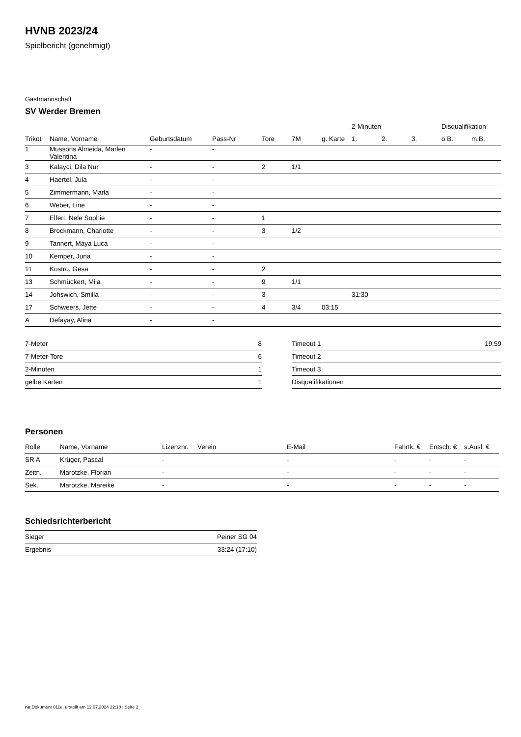HVNB 2023/24
Spielbericht (genehmigt)
Gastmannschaft
SV Werder Bremen
| | | | | | | | 2-Minuten | | | Disqualifikation | |
| --- | --- | --- | --- | --- | --- | --- | --- | --- | --- | --- | --- |
| Trikot | Name, Vorname | Geburtsdatum | Pass-Nr | Tore | 7M | g. Karte | 1. | 2. | 3. | o.B. | m.B. |
| 1 | Mussons Almeida, Marlen Valentina | - | - | | | | | | | | |
| 3 | Kalayci, Dila Nur | - | - | 2 | 1/1 | | | | | | |
| 4 | Haertel, Jula | - | - | | | | | | | | |
| 5 | Zimmermann, Marla | - | - | | | | | | | | |
| 6 | Weber, Line | - | - | | | | | | | | |
| 7 | Elfert, Nele Sophie | - | - | 1 | | | | | | | |
| 8 | Brockmann, Charlotte | - | - | 3 | 1/2 | | | | | | |
| 9 | Tannert, Maya Luca | - | - | | | | | | | | |
| 10 | Kemper, Juna | - | - | | | | | | | | |
| 11 | Kostro, Gesa | - | - | 2 | | | | | | | |
| 13 | Schmückert, Mila | - | - | 9 | 1/1 | | | | | | |
| 14 | Johswich, Smilla | - | - | 3 | | | 31:30 | | | | |
| 17 | Schweers, Jette | - | - | 4 | 3/4 | 03:15 | | | | | |
| A | Defayay, Alina | - | - | | | | | | | | |
| 7-Meter | 8 |
| 7-Meter-Tore | 6 |
| 2-Minuten | 1 |
| gelbe Karten | 1 |
| Timeout 1 | 19:59 |
| Timeout 2 | |
| Timeout 3 | |
| Disqualifikationen | |
Personen
| Rolle | Name, Vorname | Lizenznr. | Verein | E-Mail | Fahrtk. € | Entsch. € | s.Ausl. € |
| --- | --- | --- | --- | --- | --- | --- | --- |
| SR A | Krüger, Pascal | - | | - | - | - | - |
| Zeitn. | Marotzke, Florian | - | | - | - | - | - |
| Sek. | Marotzke, Mareike | - | | - | - | - | - |
Schiedsrichterbericht
| Sieger | Peiner SG 04 |
| Ergebnis | 33:24 (17:10) |
nu.Dokument 011e, erstellt am 12.07.2024 22:18 | Seite 2